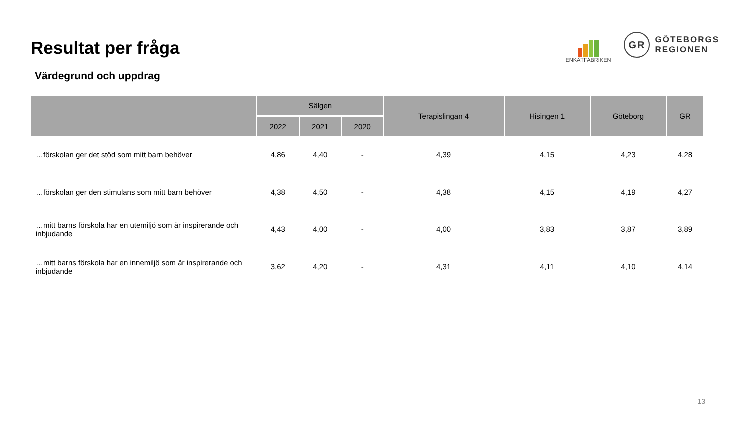Resultat per fråga
ENKÄTFABRIKEN
GR
GÖTEBORGS
REGIONEN
Värdegrund och uppdrag
| | Sälgen | | | Terapislingan 4 | Hisingen 1 | Göteborg | GR |
| --- | --- | --- | --- | --- | --- | --- | --- |
| | 2022 | 2021 | 2020 | | | | |
| …förskolan ger det stöd som mitt barn behöver | 4,86 | 4,40 | - | 4,39 | 4,15 | 4,23 | 4,28 |
| …förskolan ger den stimulans som mitt barn behöver | 4,38 | 4,50 | - | 4,38 | 4,15 | 4,19 | 4,27 |
| …mitt barns förskola har en utemiljö som är inspirerande och inbjudande | 4,43 | 4,00 | - | 4,00 | 3,83 | 3,87 | 3,89 |
| …mitt barns förskola har en innemiljö som är inspirerande och inbjudande | 3,62 | 4,20 | - | 4,31 | 4,11 | 4,10 | 4,14 |
13